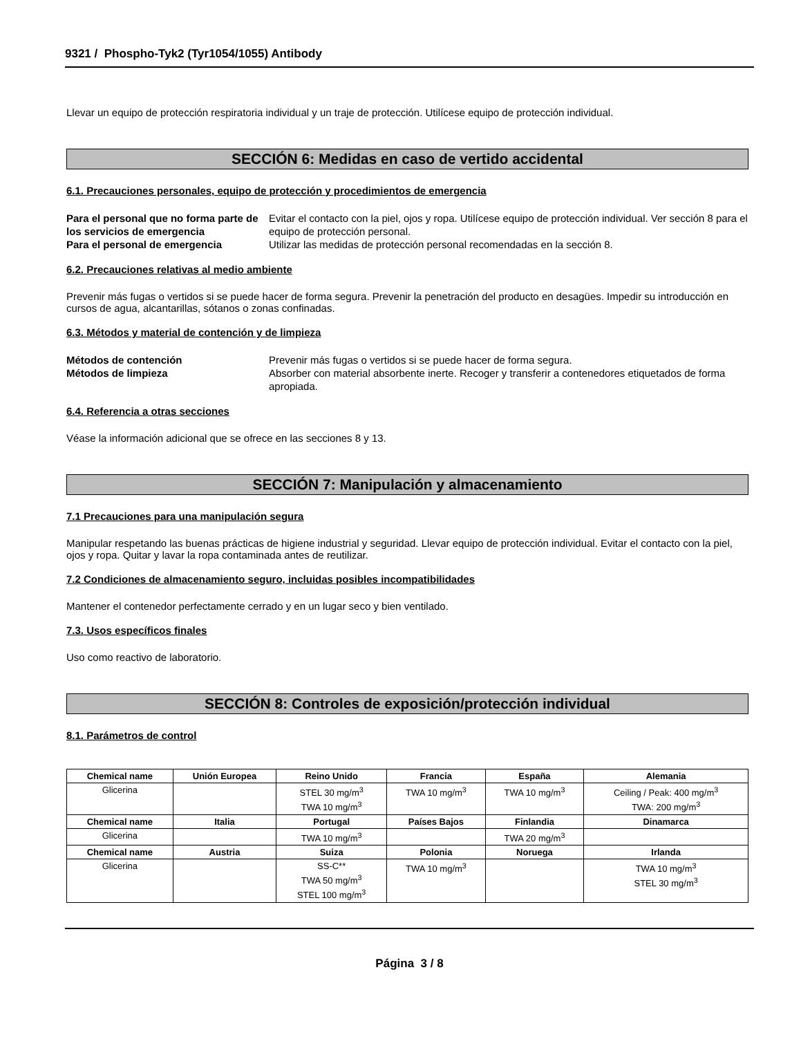9321 / Phospho-Tyk2 (Tyr1054/1055) Antibody
Llevar un equipo de protección respiratoria individual y un traje de protección. Utilícese equipo de protección individual.
SECCIÓN 6: Medidas en caso de vertido accidental
6.1. Precauciones personales, equipo de protección y procedimientos de emergencia
Para el personal que no forma parte de los servicios de emergencia Evitar el contacto con la piel, ojos y ropa. Utilícese equipo de protección individual. Ver sección 8 para el equipo de protección personal. Para el personal de emergencia Utilizar las medidas de protección personal recomendadas en la sección 8.
6.2. Precauciones relativas al medio ambiente
Prevenir más fugas o vertidos si se puede hacer de forma segura. Prevenir la penetración del producto en desagües. Impedir su introducción en cursos de agua, alcantarillas, sótanos o zonas confinadas.
6.3. Métodos y material de contención y de limpieza
Métodos de contención Prevenir más fugas o vertidos si se puede hacer de forma segura. Métodos de limpieza Absorber con material absorbente inerte. Recoger y transferir a contenedores etiquetados de forma apropiada.
6.4. Referencia a otras secciones
Véase la información adicional que se ofrece en las secciones 8 y 13.
SECCIÓN 7: Manipulación y almacenamiento
7.1 Precauciones para una manipulación segura
Manipular respetando las buenas prácticas de higiene industrial y seguridad. Llevar equipo de protección individual. Evitar el contacto con la piel, ojos y ropa. Quitar y lavar la ropa contaminada antes de reutilizar.
7.2 Condiciones de almacenamiento seguro, incluidas posibles incompatibilidades
Mantener el contenedor perfectamente cerrado y en un lugar seco y bien ventilado.
7.3. Usos específicos finales
Uso como reactivo de laboratorio.
SECCIÓN 8: Controles de exposición/protección individual
8.1. Parámetros de control
| Chemical name | Unión Europea | Reino Unido | Francia | España | Alemania |
| --- | --- | --- | --- | --- | --- |
| Glicerina | | STEL 30 mg/m<sup>3</sup> TWA 10 mg/m<sup>3</sup> | TWA 10 mg/m<sup>3</sup> | TWA 10 mg/m<sup>3</sup> | Ceiling / Peak: 400 mg/m<sup>3</sup> TWA: 200 mg/m<sup>3</sup> |
| Chemical name | Italia | Portugal | Países Bajos | Finlandia | Dinamarca |
| Glicerina | | TWA 10 mg/m<sup>3</sup> | | TWA 20 mg/m<sup>3</sup> | |
| Chemical name | Austria | Suiza | Polonia | Noruega | Irlanda |
| Glicerina | | SS-C** TWA 50 mg/m<sup>3</sup> STEL 100 mg/m<sup>3</sup> | TWA 10 mg/m<sup>3</sup> | | TWA 10 mg/m<sup>3</sup> STEL 30 mg/m<sup>3</sup> |
Página 3 / 8